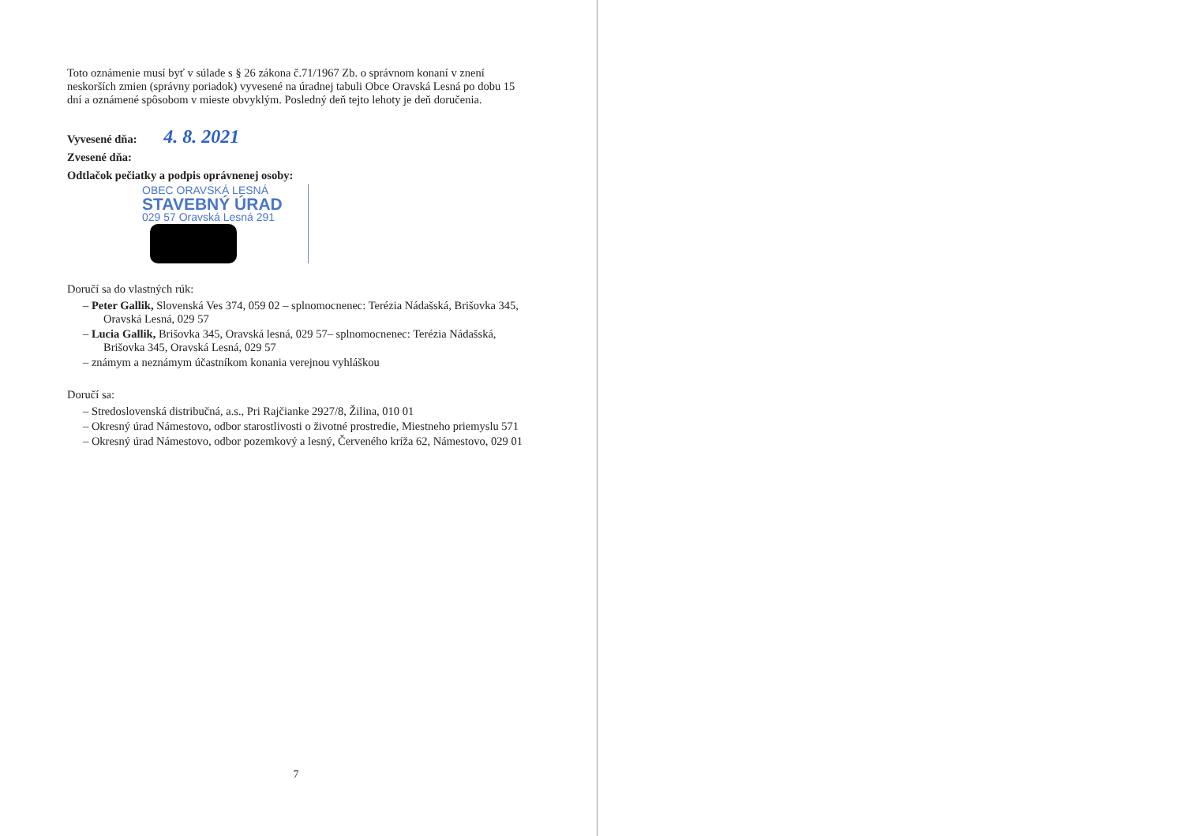Toto oznámenie musí byť v súlade s § 26 zákona č.71/1967 Zb. o správnom konaní v znení neskorších zmien (správny poriadok) vyvesené na úradnej tabuli Obce Oravská Lesná po dobu 15 dní a oznámené spôsobom v mieste obvyklým. Posledný deň tejto lehoty je deň doručenia.
Vyvesené dňa: 4. 8. 2021
Zvesené dňa:
Odtlačok pečiatky a podpis oprávnenej osoby:
OBEC ORAVSKÁ LESNÁ
STAVEBNÝ ÚRAD
029 57 Oravská Lesná 291
Doručí sa do vlastných rúk:
– Peter Gallik, Slovenská Ves 374, 059 02 – splnomocnenec: Terézia Nádašská, Brišovka 345, Oravská Lesná, 029 57
– Lucia Gallik, Brišovka 345, Oravská lesná, 029 57– splnomocnenec: Terézia Nádašská, Brišovka 345, Oravská Lesná, 029 57
– známym a neznámym účastníkom konania verejnou vyhláškou
Doručí sa:
– Stredoslovenská distribučná, a.s., Pri Rajčianke 2927/8, Žilina, 010 01
– Okresný úrad Námestovo, odbor starostlivosti o životné prostredie, Miestneho priemyslu 571
– Okresný úrad Námestovo, odbor pozemkový a lesný, Červeného kríža 62, Námestovo, 029 01
7